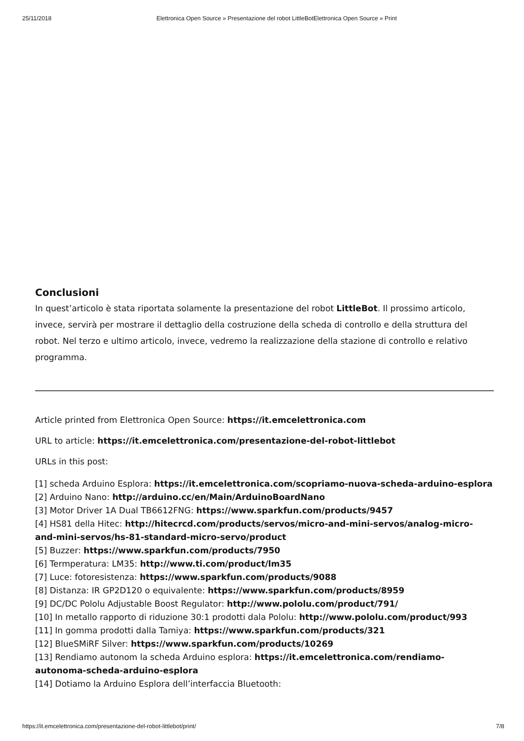25/11/2018 Elettronica Open Source » Presentazione del robot LittleBotElettronica Open Source » Print
Conclusioni
In quest’articolo è stata riportata solamente la presentazione del robot LittleBot. Il prossimo articolo, invece, servirà per mostrare il dettaglio della costruzione della scheda di controllo e della struttura del robot. Nel terzo e ultimo articolo, invece, vedremo la realizzazione della stazione di controllo e relativo programma.
Article printed from Elettronica Open Source: https://it.emcelettronica.com
URL to article: https://it.emcelettronica.com/presentazione-del-robot-littlebot
URLs in this post:
[1] scheda Arduino Esplora: https://it.emcelettronica.com/scopriamo-nuova-scheda-arduino-esplora
[2] Arduino Nano: http://arduino.cc/en/Main/ArduinoBoardNano
[3] Motor Driver 1A Dual TB6612FNG: https://www.sparkfun.com/products/9457
[4] HS81 della Hitec: http://hitecrcd.com/products/servos/micro-and-mini-servos/analog-micro-and-mini-servos/hs-81-standard-micro-servo/product
[5] Buzzer: https://www.sparkfun.com/products/7950
[6] Termperatura: LM35: http://www.ti.com/product/lm35
[7] Luce: fotoresistenza: https://www.sparkfun.com/products/9088
[8] Distanza: IR GP2D120 o equivalente: https://www.sparkfun.com/products/8959
[9] DC/DC Pololu Adjustable Boost Regulator: http://www.pololu.com/product/791/
[10] In metallo rapporto di riduzione 30:1 prodotti dala Pololu: http://www.pololu.com/product/993
[11] In gomma prodotti dalla Tamiya: https://www.sparkfun.com/products/321
[12] BlueSMiRF Silver: https://www.sparkfun.com/products/10269
[13] Rendiamo autonom la scheda Arduino esplora: https://it.emcelettronica.com/rendiamo-autonoma-scheda-arduino-esplora
[14] Dotiamo la Arduino Esplora dell’interfaccia Bluetooth:
https://it.emcelettronica.com/presentazione-del-robot-littlebot/print/ 7/8